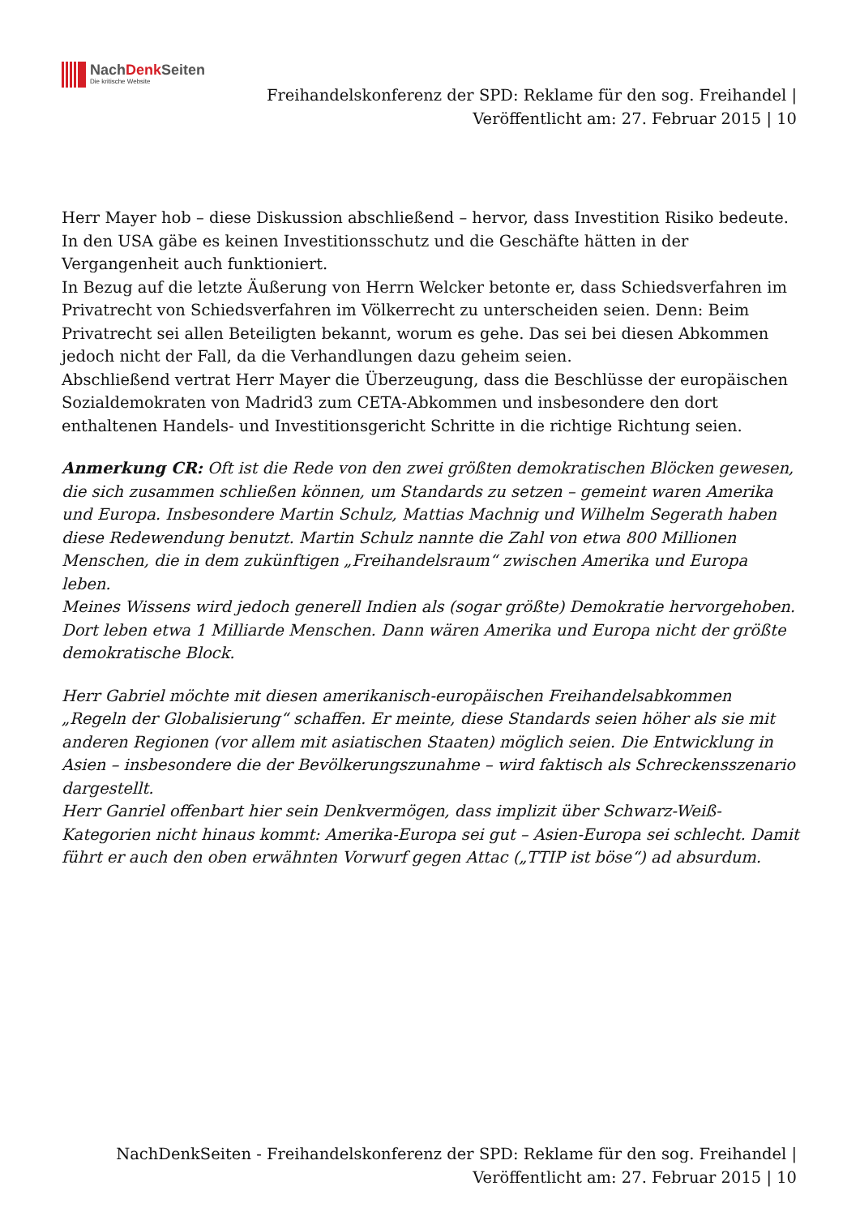NachDenk Seiten
Die kritische Website
Freihandelskonferenz der SPD: Reklame für den sog. Freihandel |
Veröffentlicht am: 27. Februar 2015 | 10
Herr Mayer hob – diese Diskussion abschließend – hervor, dass Investition Risiko bedeute. In den USA gäbe es keinen Investitionsschutz und die Geschäfte hätten in der Vergangenheit auch funktioniert.
In Bezug auf die letzte Äußerung von Herrn Welcker betonte er, dass Schiedsverfahren im Privatrecht von Schiedsverfahren im Völkerrecht zu unterscheiden seien. Denn: Beim Privatrecht sei allen Beteiligten bekannt, worum es gehe. Das sei bei diesen Abkommen jedoch nicht der Fall, da die Verhandlungen dazu geheim seien.
Abschließend vertrat Herr Mayer die Überzeugung, dass die Beschlüsse der europäischen Sozialdemokraten von Madrid3 zum CETA-Abkommen und insbesondere den dort enthaltenen Handels- und Investitionsgericht Schritte in die richtige Richtung seien.
Anmerkung CR: Oft ist die Rede von den zwei größten demokratischen Blöcken gewesen, die sich zusammen schließen können, um Standards zu setzen – gemeint waren Amerika und Europa. Insbesondere Martin Schulz, Mattias Machnig und Wilhelm Segerath haben diese Redewendung benutzt. Martin Schulz nannte die Zahl von etwa 800 Millionen Menschen, die in dem zukünftigen „Freihandelsraum“ zwischen Amerika und Europa leben.
Meines Wissens wird jedoch generell Indien als (sogar größte) Demokratie hervorgehoben. Dort leben etwa 1 Milliarde Menschen. Dann wären Amerika und Europa nicht der größte demokratische Block.
Herr Gabriel möchte mit diesen amerikanisch-europäischen Freihandelsabkommen „Regeln der Globalisierung“ schaffen. Er meinte, diese Standards seien höher als sie mit anderen Regionen (vor allem mit asiatischen Staaten) möglich seien. Die Entwicklung in Asien – insbesondere die der Bevölkerungszunahme – wird faktisch als Schreckensszenario dargestellt.
Herr Ganriel offenbart hier sein Denkvermögen, dass implizit über Schwarz-Weiß-Kategorien nicht hinaus kommt: Amerika-Europa sei gut – Asien-Europa sei schlecht. Damit führt er auch den oben erwähnten Vorwurf gegen Attac („TTIP ist böse“) ad absurdum.
NachDenkSeiten - Freihandelskonferenz der SPD: Reklame für den sog. Freihandel |
Veröffentlicht am: 27. Februar 2015 | 10